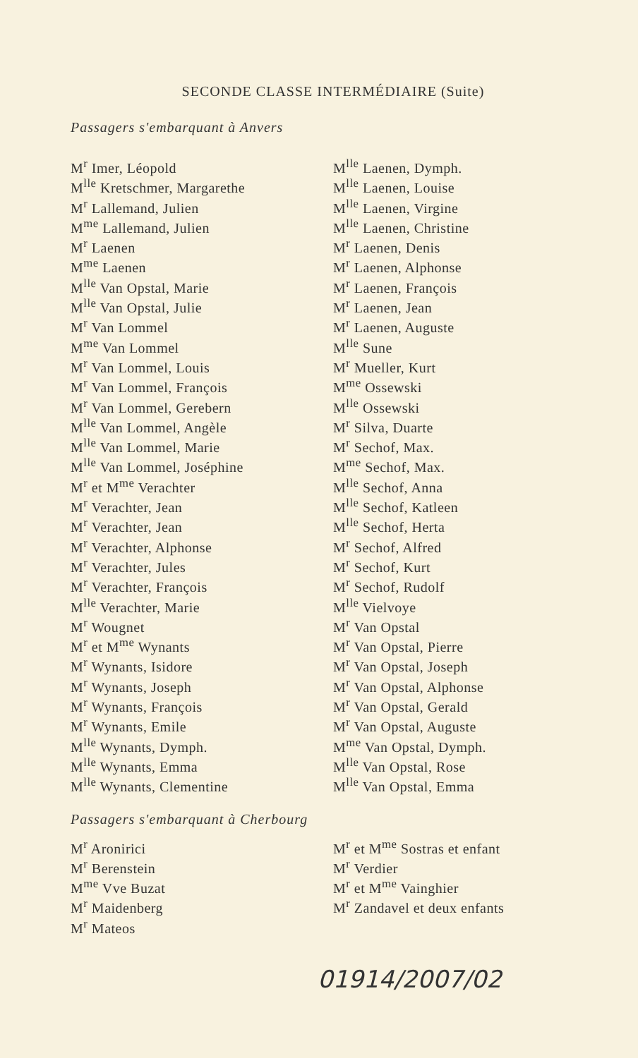SECONDE CLASSE INTERMÉDIAIRE (Suite)
Passagers s'embarquant à Anvers
M<sup>r</sup> Imer, Léopold
M<sup>lle</sup> Kretschmer, Margarethe
M<sup>r</sup> Lallemand, Julien
M<sup>me</sup> Lallemand, Julien
M<sup>r</sup> Laenen
M<sup>me</sup> Laenen
M<sup>lle</sup> Van Opstal, Marie
M<sup>lle</sup> Van Opstal, Julie
M<sup>r</sup> Van Lommel
M<sup>me</sup> Van Lommel
M<sup>r</sup> Van Lommel, Louis
M<sup>r</sup> Van Lommel, François
M<sup>r</sup> Van Lommel, Gerebern
M<sup>lle</sup> Van Lommel, Angèle
M<sup>lle</sup> Van Lommel, Marie
M<sup>lle</sup> Van Lommel, Joséphine
M<sup>r</sup> et M<sup>me</sup> Verachter
M<sup>r</sup> Verachter, Jean
M<sup>r</sup> Verachter, Jean
M<sup>r</sup> Verachter, Alphonse
M<sup>r</sup> Verachter, Jules
M<sup>r</sup> Verachter, François
M<sup>lle</sup> Verachter, Marie
M<sup>r</sup> Wougnet
M<sup>r</sup> et M<sup>me</sup> Wynants
M<sup>r</sup> Wynants, Isidore
M<sup>r</sup> Wynants, Joseph
M<sup>r</sup> Wynants, François
M<sup>r</sup> Wynants, Emile
M<sup>lle</sup> Wynants, Dymph.
M<sup>lle</sup> Wynants, Emma
M<sup>lle</sup> Wynants, Clementine
M<sup>lle</sup> Laenen, Dymph.
M<sup>lle</sup> Laenen, Louise
M<sup>lle</sup> Laenen, Virgine
M<sup>lle</sup> Laenen, Christine
M<sup>r</sup> Laenen, Denis
M<sup>r</sup> Laenen, Alphonse
M<sup>r</sup> Laenen, François
M<sup>r</sup> Laenen, Jean
M<sup>r</sup> Laenen, Auguste
M<sup>lle</sup> Sune
M<sup>r</sup> Mueller, Kurt
M<sup>me</sup> Ossewski
M<sup>lle</sup> Ossewski
M<sup>r</sup> Silva, Duarte
M<sup>r</sup> Sechof, Max.
M<sup>me</sup> Sechof, Max.
M<sup>lle</sup> Sechof, Anna
M<sup>lle</sup> Sechof, Katleen
M<sup>lle</sup> Sechof, Herta
M<sup>r</sup> Sechof, Alfred
M<sup>r</sup> Sechof, Kurt
M<sup>r</sup> Sechof, Rudolf
M<sup>lle</sup> Vielvoye
M<sup>r</sup> Van Opstal
M<sup>r</sup> Van Opstal, Pierre
M<sup>r</sup> Van Opstal, Joseph
M<sup>r</sup> Van Opstal, Alphonse
M<sup>r</sup> Van Opstal, Gerald
M<sup>r</sup> Van Opstal, Auguste
M<sup>me</sup> Van Opstal, Dymph.
M<sup>lle</sup> Van Opstal, Rose
M<sup>lle</sup> Van Opstal, Emma
Passagers s'embarquant à Cherbourg
M<sup>r</sup> Aronirici
M<sup>r</sup> Berenstein
M<sup>me</sup> Vve Buzat
M<sup>r</sup> Maidenberg
M<sup>r</sup> Mateos
M<sup>r</sup> et M<sup>me</sup> Sostras et enfant
M<sup>r</sup> Verdier
M<sup>r</sup> et M<sup>me</sup> Vainghier
M<sup>r</sup> Zandavel et deux enfants
01914/2007/02